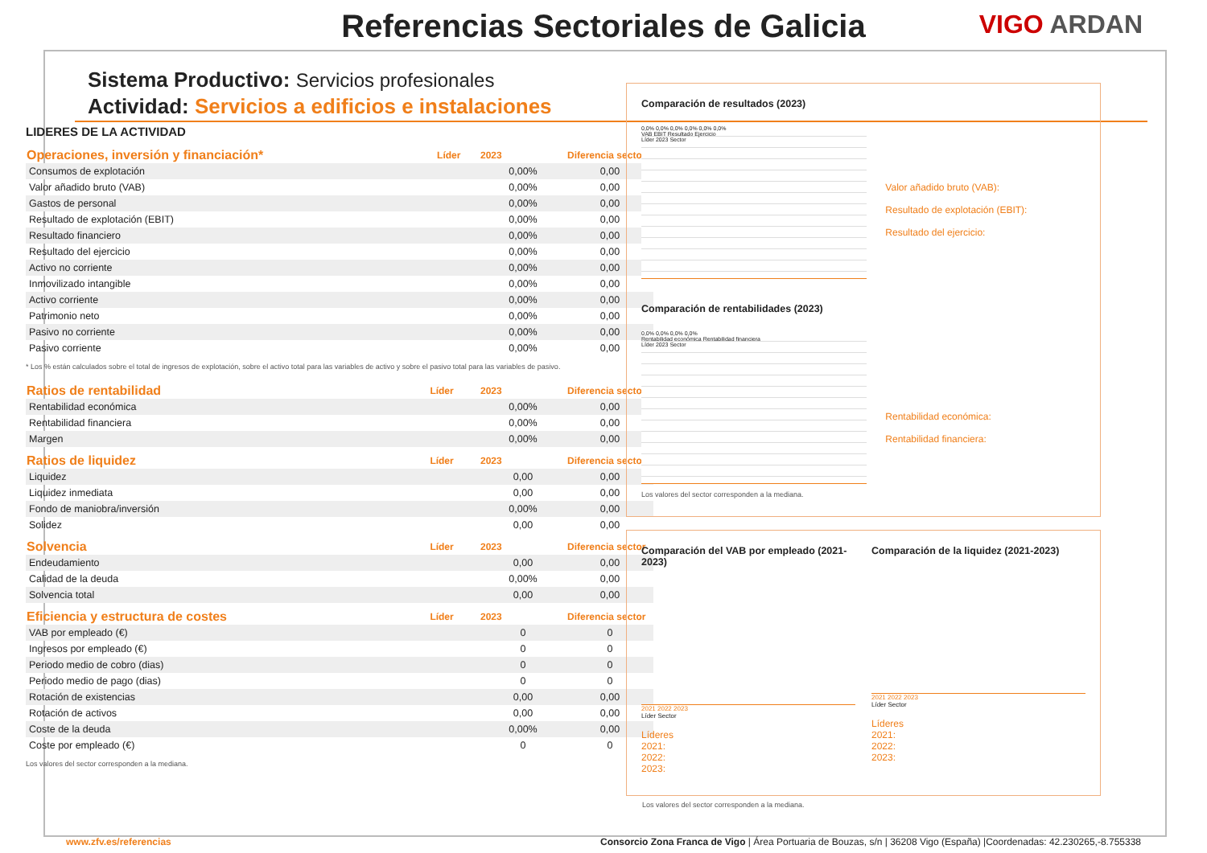Referencias Sectoriales de Galicia
VIGO ARDAN
Sistema Productivo: Servicios profesionales
Actividad: Servicios a edificios e instalaciones
LIDERES DE LA ACTIVIDAD
| Operaciones, inversión y financiación* | Líder | 2023 | Diferencia sector |
| --- | --- | --- | --- |
| Consumos de explotación | | 0,00% | 0,00 |
| Valor añadido bruto (VAB) | | 0,00% | 0,00 |
| Gastos de personal | | 0,00% | 0,00 |
| Resultado de explotación (EBIT) | | 0,00% | 0,00 |
| Resultado financiero | | 0,00% | 0,00 |
| Resultado del ejercicio | | 0,00% | 0,00 |
| Activo no corriente | | 0,00% | 0,00 |
| Inmovilizado intangible | | 0,00% | 0,00 |
| Activo corriente | | 0,00% | 0,00 |
| Patrimonio neto | | 0,00% | 0,00 |
| Pasivo no corriente | | 0,00% | 0,00 |
| Pasivo corriente | | 0,00% | 0,00 |
* Los % están calculados sobre el total de ingresos de explotación, sobre el activo total para las variables de activo y sobre el pasivo total para las variables de pasivo.
| Ratios de rentabilidad | Líder | 2023 | Diferencia sector |
| --- | --- | --- | --- |
| Rentabilidad económica | | 0,00% | 0,00 |
| Rentabilidad financiera | | 0,00% | 0,00 |
| Margen | | 0,00% | 0,00 |
| Ratios de liquidez | Líder | 2023 | Diferencia sector |
| Liquidez | | 0,00 | 0,00 |
| Liquidez inmediata | | 0,00 | 0,00 |
| Fondo de maniobra/inversión | | 0,00% | 0,00 |
| Solidez | | 0,00 | 0,00 |
| Solvencia | Líder | 2023 | Diferencia sector |
| Endeudamiento | | 0,00 | 0,00 |
| Calidad de la deuda | | 0,00% | 0,00 |
| Solvencia total | | 0,00 | 0,00 |
| Eficiencia y estructura de costes | Líder | 2023 | Diferencia sector |
| VAB por empleado (€) | | 0 | 0 |
| Ingresos por empleado (€) | | 0 | 0 |
| Periodo medio de cobro (dias) | | 0 | 0 |
| Periodo medio de pago (dias) | | 0 | 0 |
| Rotación de existencias | | 0,00 | 0,00 |
| Rotación de activos | | 0,00 | 0,00 |
| Coste de la deuda | | 0,00% | 0,00 |
| Coste por empleado (€) | | 0 | 0 |
Los valores del sector corresponden a la mediana.
Comparación de resultados (2023)
0,0% 0,0% 0,0% 0,0% 0,0% 0,0%
VAB EBIT Resultado Ejercicio
Líder 2023 Sector
Valor añadido bruto (VAB):
Resultado de explotación (EBIT):
Resultado del ejercicio:
Comparación de rentabilidades (2023)
0,0% 0,0% 0,0% 0,0%
Rentabilidad económica Rentabilidad financiera
Líder 2023 Sector
Rentabilidad económica:
Rentabilidad financiera:
Los valores del sector corresponden a la mediana.
Comparación del VAB por empleado (2021-2023)
2021 2022 2023
Líder Sector
Líderes
2021:
2022:
2023:
Comparación de la liquidez (2021-2023)
2021 2022 2023
Líder Sector
Líderes
2021:
2022:
2023:
Los valores del sector corresponden a la mediana.
www.zfv.es/referencias Consorcio Zona Franca de Vigo | Área Portuaria de Bouzas, s/n | 36208 Vigo (España) |Coordenadas: 42.230265,-8.755338